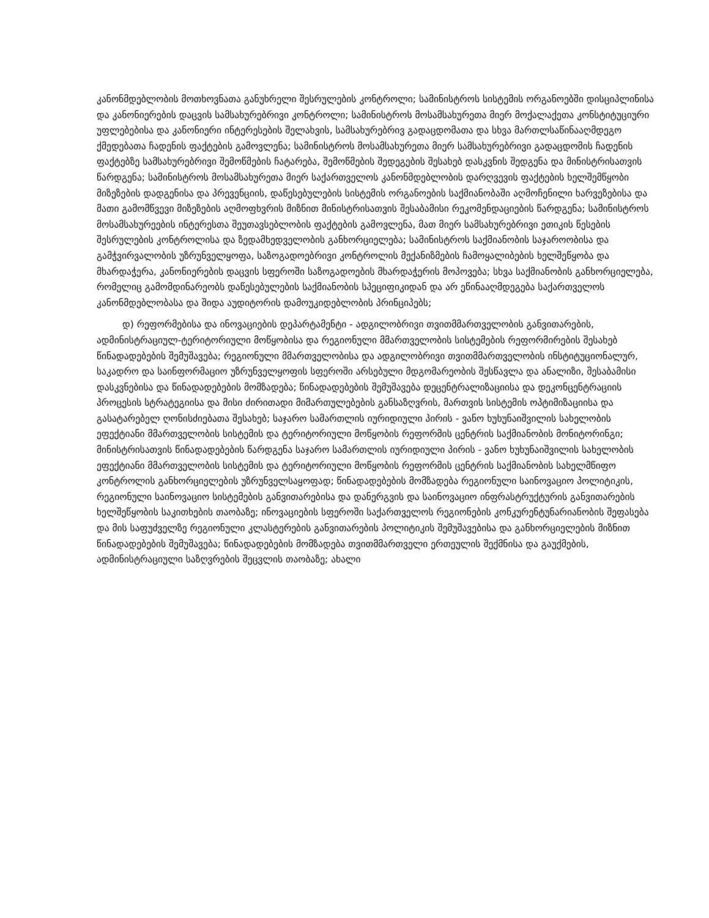კანონმდებლობის მოთხოვნათა განუხრელი შესრულების კონტროლი; სამინისტროს სისტემის ორგანოებში დისციპლინისა და კანონიერების დაცვის სამსახურებრივი კონტროლი; სამინისტროს მოსამსახურეთა მიერ მოქალაქეთა კონსტიტუციური უფლებებისა და კანონიერი ინტერესების შელახვის, სამსახურებრივ გადაცდომათა და სხვა მართლსაწინააღმდეგო ქმედებათა ჩადენის ფაქტების გამოვლენა; სამინისტროს მოსამსახურეთა მიერ სამსახურებრივი გადაცდომის ჩადენის ფაქტებზე სამსახურებრივი შემოწმების ჩატარება, შემოწმების შედეგების შესახებ დასკვნის შედგენა და მინისტრისათვის წარდგენა; სამინისტროს მოსამსახურეთა მიერ საქართველოს კანონმდებლობის დარღვევის ფაქტების ხელშემწყობი მიზეზების დადგენისა და პრევენციის, დაწესებულების სისტემის ორგანოების საქმიანობაში აღმოჩენილი ხარვეზებისა და მათი გამომწვევი მიზეზების აღმოფხვრის მიზნით მინისტრისათვის შესაბამისი რეკომენდაციების წარდგენა; სამინისტროს მოსამსახურეების ინტერესთა შეუთავსებლობის ფაქტების გამოვლენა, მათ მიერ სამსახურებრივი ეთიკის წესების შესრულების კონტროლისა და ზედამხედველობის განხორციელება; სამინისტროს საქმიანობის საჯაროობისა და გამჭვირვალობის უზრუნველყოფა, საზოგადოებრივი კონტროლის მექანიზმების ჩამოყალიბების ხელშეწყობა და მხარდაჭერა, კანონიერების დაცვის სფეროში საზოგადოების მხარდაჭერის მოპოვება; სხვა საქმიანობის განხორციელება, რომელიც გამომდინარეობს დაწესებულების საქმიანობის სპეციფიკიდან და არ ეწინააღმდეგება საქართველოს კანონმდებლობასა და შიდა აუდიტორის დამოუკიდებლობის პრინციპებს;
დ) რეფორმებისა და ინოვაციების დეპარტამენტი - ადგილობრივი თვითმმართველობის განვითარების, ადმინისტრაციულ-ტერიტორიული მოწყობისა და რეგიონული მმართველობის სისტემების რეფორმირების შესახებ წინადადებების შემუშავება; რეგიონული მმართველობისა და ადგილობრივი თვითმმართველობის ინსტიტუციონალურ, საკადრო და საინფორმაციო უზრუნველყოფის სფეროში არსებული მდგომარეობის შესწავლა და ანალიზი, შესაბამისი დასკვნებისა და წინადადებების მომზადება; წინადადებების შემუშავება დეცენტრალიზაციისა და დეკონცენტრაციის პროცესის სტრატეგიისა და მისი ძირითადი მიმართულებების განსაზღვრის, მართვის სისტემის ოპტიმიზაციისა და გასატარებელ ღონისძიებათა შესახებ; საჯარო სამართლის იურიდიული პირის - ვანო ხუხუნაიშვილის სახელობის ეფექტიანი მმართველობის სისტემის და ტერიტორიული მოწყობის რეფორმის ცენტრის საქმიანობის მონიტორინგი; მინისტრისათვის წინადადებების წარდგენა საჯარო სამართლის იურიდიული პირის - ვანო ხუხუნაიშვილის სახელობის ეფექტიანი მმართველობის სისტემის და ტერიტორიული მოწყობის რეფორმის ცენტრის საქმიანობის სახელმწიფო კონტროლის განხორციელების უზრუნველსაყოფად; წინადადებების მომზადება რეგიონული საინოვაციო პოლიტიკის, რეგიონული საინოვაციო სისტემების განვითარებისა და დანერგვის და საინოვაციო ინფრასტრუქტურის განვითარების ხელშეწყობის საკითხების თაობაზე; ინოვაციების სფეროში საქართველოს რეგიონების კონკურენტუნარიანობის შეფასება და მის საფუძველზე რეგიონული კლასტერების განვითარების პოლიტიკის შემუშავებისა და განხორციელების მიზნით წინადადებების შემუშავება; წინადადებების მომზადება თვითმმართველი ერთეულის შექმნისა და გაუქმების, ადმინისტრაციული საზღვრების შეცვლის თაობაზე; ახალი